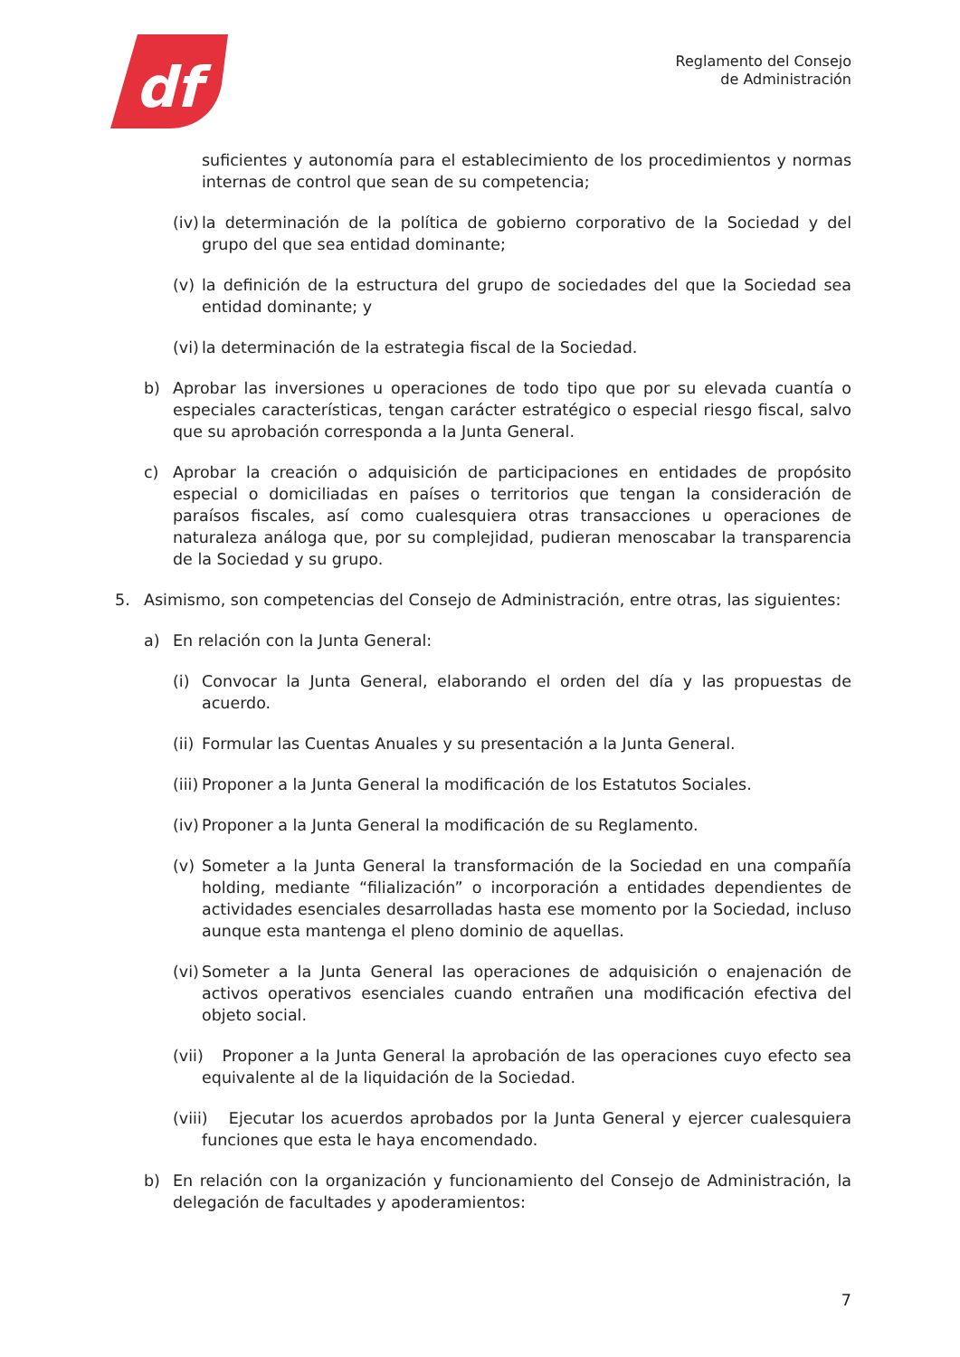df
Reglamento del Consejo
de Administración
suficientes y autonomía para el establecimiento de los procedimientos y normas internas de control que sean de su competencia;
(iv) la determinación de la política de gobierno corporativo de la Sociedad y del grupo del que sea entidad dominante;
(v) la definición de la estructura del grupo de sociedades del que la Sociedad sea entidad dominante; y
(vi) la determinación de la estrategia fiscal de la Sociedad.
b) Aprobar las inversiones u operaciones de todo tipo que por su elevada cuantía o especiales características, tengan carácter estratégico o especial riesgo fiscal, salvo que su aprobación corresponda a la Junta General.
c) Aprobar la creación o adquisición de participaciones en entidades de propósito especial o domiciliadas en países o territorios que tengan la consideración de paraísos fiscales, así como cualesquiera otras transacciones u operaciones de naturaleza análoga que, por su complejidad, pudieran menoscabar la transparencia de la Sociedad y su grupo.
5. Asimismo, son competencias del Consejo de Administración, entre otras, las siguientes:
a) En relación con la Junta General:
(i) Convocar la Junta General, elaborando el orden del día y las propuestas de acuerdo.
(ii) Formular las Cuentas Anuales y su presentación a la Junta General.
(iii) Proponer a la Junta General la modificación de los Estatutos Sociales.
(iv) Proponer a la Junta General la modificación de su Reglamento.
(v) Someter a la Junta General la transformación de la Sociedad en una compañía holding, mediante “filialización” o incorporación a entidades dependientes de actividades esenciales desarrolladas hasta ese momento por la Sociedad, incluso aunque esta mantenga el pleno dominio de aquellas.
(vi) Someter a la Junta General las operaciones de adquisición o enajenación de activos operativos esenciales cuando entrañen una modificación efectiva del objeto social.
(vii) Proponer a la Junta General la aprobación de las operaciones cuyo efecto sea equivalente al de la liquidación de la Sociedad.
(viii) Ejecutar los acuerdos aprobados por la Junta General y ejercer cualesquiera funciones que esta le haya encomendado.
b) En relación con la organización y funcionamiento del Consejo de Administración, la delegación de facultades y apoderamientos:
7